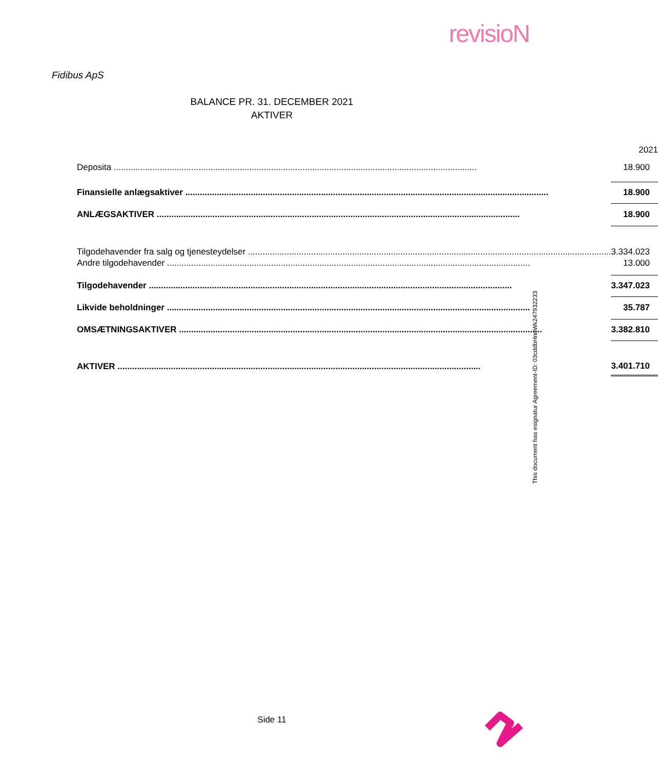revisioN
Fidibus ApS
BALANCE PR. 31. DECEMBER 2021
AKTIVER
| | | 2021 |
| Deposita | | 18.900 |
| Finansielle anlægsaktiver | | 18.900 |
| ANLÆGSAKTIVER | | 18.900 |
| Tilgodehavender fra salg og tjenesteydelser | | 3.334.023 |
| Andre tilgodehavender | | 13.000 |
| Tilgodehavender | | 3.347.023 |
| Likvide beholdninger | | 35.787 |
| OMSÆTNINGSAKTIVER | | 3.382.810 |
| AKTIVER | | 3.401.710 |
This document has esignatur Agreement-ID: 03cddbHnnWk247932233
Side 11